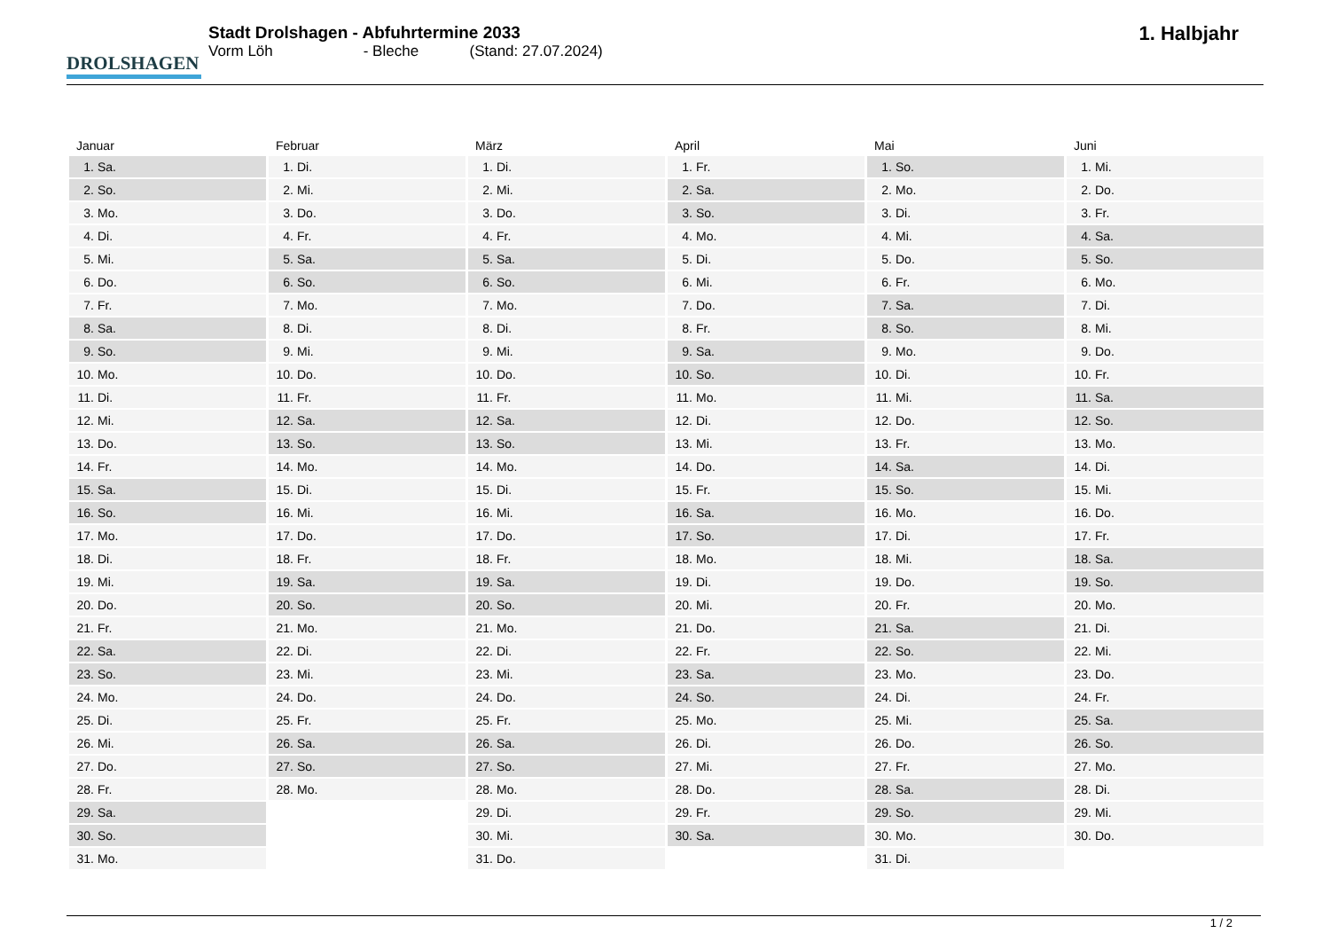DROLSHAGEN
Stadt Drolshagen - Abfuhrtermine 2033
Vorm Löh - Bleche (Stand: 27.07.2024)
1. Halbjahr
| Januar | Februar | März | April | Mai | Juni |
| --- | --- | --- | --- | --- | --- |
| 1. Sa. | 1. Di. | 1. Di. | 1. Fr. | 1. So. | 1. Mi. |
| 2. So. | 2. Mi. | 2. Mi. | 2. Sa. | 2. Mo. | 2. Do. |
| 3. Mo. | 3. Do. | 3. Do. | 3. So. | 3. Di. | 3. Fr. |
| 4. Di. | 4. Fr. | 4. Fr. | 4. Mo. | 4. Mi. | 4. Sa. |
| 5. Mi. | 5. Sa. | 5. Sa. | 5. Di. | 5. Do. | 5. So. |
| 6. Do. | 6. So. | 6. So. | 6. Mi. | 6. Fr. | 6. Mo. |
| 7. Fr. | 7. Mo. | 7. Mo. | 7. Do. | 7. Sa. | 7. Di. |
| 8. Sa. | 8. Di. | 8. Di. | 8. Fr. | 8. So. | 8. Mi. |
| 9. So. | 9. Mi. | 9. Mi. | 9. Sa. | 9. Mo. | 9. Do. |
| 10. Mo. | 10. Do. | 10. Do. | 10. So. | 10. Di. | 10. Fr. |
| 11. Di. | 11. Fr. | 11. Fr. | 11. Mo. | 11. Mi. | 11. Sa. |
| 12. Mi. | 12. Sa. | 12. Sa. | 12. Di. | 12. Do. | 12. So. |
| 13. Do. | 13. So. | 13. So. | 13. Mi. | 13. Fr. | 13. Mo. |
| 14. Fr. | 14. Mo. | 14. Mo. | 14. Do. | 14. Sa. | 14. Di. |
| 15. Sa. | 15. Di. | 15. Di. | 15. Fr. | 15. So. | 15. Mi. |
| 16. So. | 16. Mi. | 16. Mi. | 16. Sa. | 16. Mo. | 16. Do. |
| 17. Mo. | 17. Do. | 17. Do. | 17. So. | 17. Di. | 17. Fr. |
| 18. Di. | 18. Fr. | 18. Fr. | 18. Mo. | 18. Mi. | 18. Sa. |
| 19. Mi. | 19. Sa. | 19. Sa. | 19. Di. | 19. Do. | 19. So. |
| 20. Do. | 20. So. | 20. So. | 20. Mi. | 20. Fr. | 20. Mo. |
| 21. Fr. | 21. Mo. | 21. Mo. | 21. Do. | 21. Sa. | 21. Di. |
| 22. Sa. | 22. Di. | 22. Di. | 22. Fr. | 22. So. | 22. Mi. |
| 23. So. | 23. Mi. | 23. Mi. | 23. Sa. | 23. Mo. | 23. Do. |
| 24. Mo. | 24. Do. | 24. Do. | 24. So. | 24. Di. | 24. Fr. |
| 25. Di. | 25. Fr. | 25. Fr. | 25. Mo. | 25. Mi. | 25. Sa. |
| 26. Mi. | 26. Sa. | 26. Sa. | 26. Di. | 26. Do. | 26. So. |
| 27. Do. | 27. So. | 27. So. | 27. Mi. | 27. Fr. | 27. Mo. |
| 28. Fr. | 28. Mo. | 28. Mo. | 28. Do. | 28. Sa. | 28. Di. |
| 29. Sa. | | 29. Di. | 29. Fr. | 29. So. | 29. Mi. |
| 30. So. | | 30. Mi. | 30. Sa. | 30. Mo. | 30. Do. |
| 31. Mo. | | 31. Do. | | 31. Di. | |
1 / 2